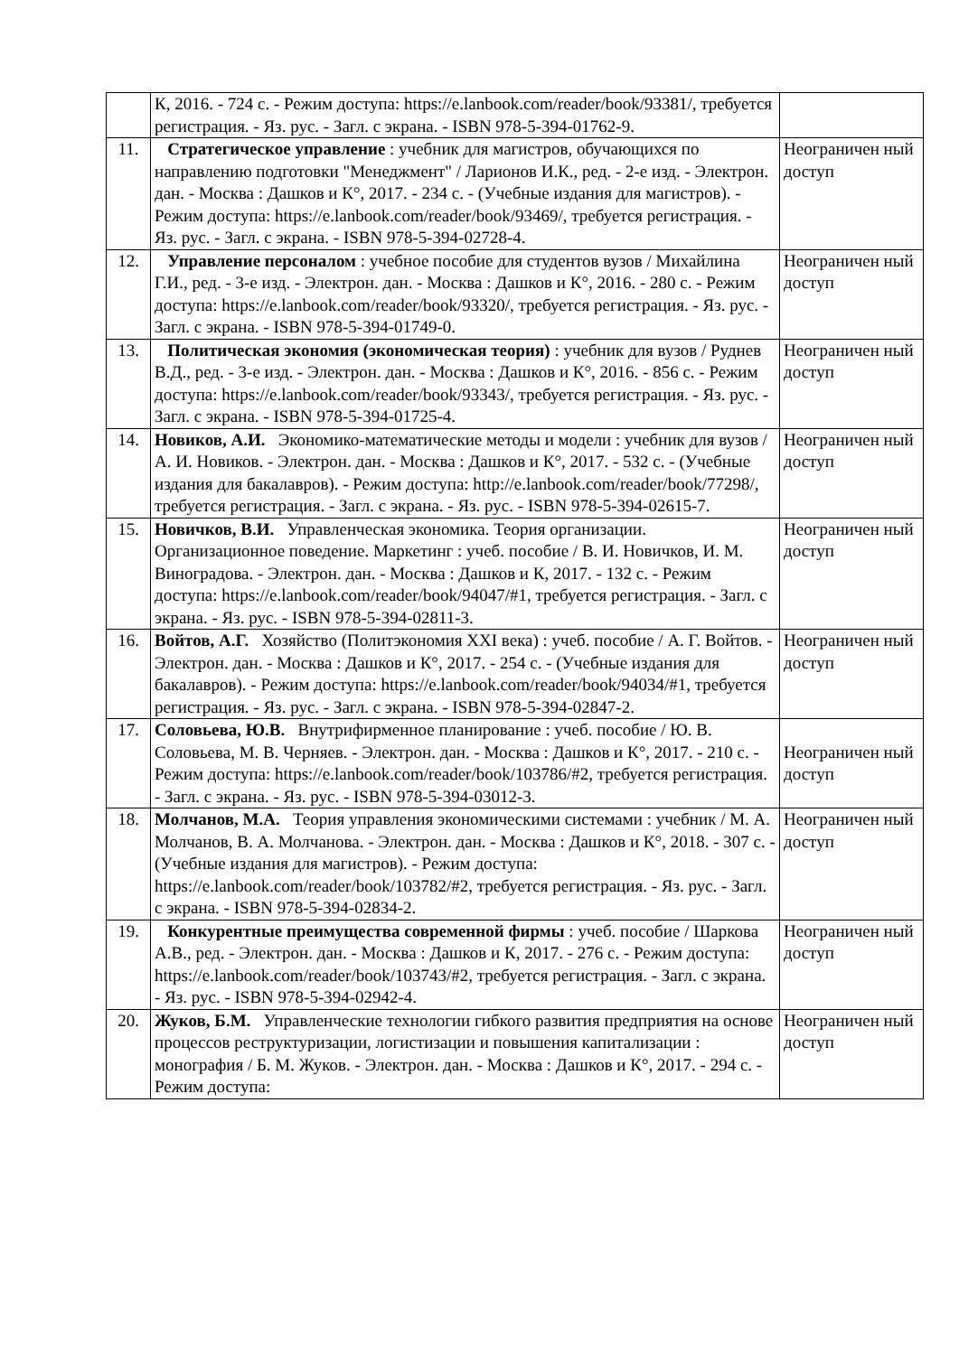| | К, 2016. - 724 с. - Режим доступа: https://e.lanbook.com/reader/book/93381/, требуется регистрация. - Яз. рус. - Загл. с экрана. - ISBN 978-5-394-01762-9. | |
| 11. | Стратегическое управление : учебник для магистров, обучающихся по направлению подготовки "Менеджмент" / Ларионов И.К., ред. - 2-е изд. - Электрон. дан. - Москва : Дашков и К°, 2017. - 234 с. - (Учебные издания для магистров). - Режим доступа: https://e.lanbook.com/reader/book/93469/, требуется регистрация. - Яз. рус. - Загл. с экрана. - ISBN 978-5-394-02728-4. | Неограничен ный доступ |
| 12. | Управление персоналом : учебное пособие для студентов вузов / Михайлина Г.И., ред. - 3-е изд. - Электрон. дан. - Москва : Дашков и К°, 2016. - 280 с. - Режим доступа: https://e.lanbook.com/reader/book/93320/, требуется регистрация. - Яз. рус. - Загл. с экрана. - ISBN 978-5-394-01749-0. | Неограничен ный доступ |
| 13. | Политическая экономия (экономическая теория) : учебник для вузов / Руднев В.Д., ред. - 3-е изд. - Электрон. дан. - Москва : Дашков и К°, 2016. - 856 с. - Режим доступа: https://e.lanbook.com/reader/book/93343/, требуется регистрация. - Яз. рус. - Загл. с экрана. - ISBN 978-5-394-01725-4. | Неограничен ный доступ |
| 14. | Новиков, А.И. Экономико-математические методы и модели : учебник для вузов / А. И. Новиков. - Электрон. дан. - Москва : Дашков и К°, 2017. - 532 с. - (Учебные издания для бакалавров). - Режим доступа: http://e.lanbook.com/reader/book/77298/, требуется регистрация. - Загл. с экрана. - Яз. рус. - ISBN 978-5-394-02615-7. | Неограничен ный доступ |
| 15. | Новичков, В.И. Управленческая экономика. Теория организации. Организационное поведение. Маркетинг : учеб. пособие / В. И. Новичков, И. М. Виноградова. - Электрон. дан. - Москва : Дашков и К, 2017. - 132 с. - Режим доступа: https://e.lanbook.com/reader/book/94047/#1, требуется регистрация. - Загл. с экрана. - Яз. рус. - ISBN 978-5-394-02811-3. | Неограничен ный доступ |
| 16. | Войтов, А.Г. Хозяйство (Политэкономия XXI века) : учеб. пособие / А. Г. Войтов. - Электрон. дан. - Москва : Дашков и К°, 2017. - 254 с. - (Учебные издания для бакалавров). - Режим доступа: https://e.lanbook.com/reader/book/94034/#1, требуется регистрация. - Яз. рус. - Загл. с экрана. - ISBN 978-5-394-02847-2. | Неограничен ный доступ |
| 17. | Соловьева, Ю.В. Внутрифирменное планирование : учеб. пособие / Ю. В. Соловьева, М. В. Черняев. - Электрон. дан. - Москва : Дашков и К°, 2017. - 210 с. - Режим доступа: https://e.lanbook.com/reader/book/103786/#2, требуется регистрация. - Загл. с экрана. - Яз. рус. - ISBN 978-5-394-03012-3. | Неограничен ный доступ |
| 18. | Молчанов, М.А. Теория управления экономическими системами : учебник / М. А. Молчанов, В. А. Молчанова. - Электрон. дан. - Москва : Дашков и К°, 2018. - 307 с. - (Учебные издания для магистров). - Режим доступа: https://e.lanbook.com/reader/book/103782/#2, требуется регистрация. - Яз. рус. - Загл. с экрана. - ISBN 978-5-394-02834-2. | Неограничен ный доступ |
| 19. | Конкурентные преимущества современной фирмы : учеб. пособие / Шаркова А.В., ред. - Электрон. дан. - Москва : Дашков и К, 2017. - 276 с. - Режим доступа: https://e.lanbook.com/reader/book/103743/#2, требуется регистрация. - Загл. с экрана. - Яз. рус. - ISBN 978-5-394-02942-4. | Неограничен ный доступ |
| 20. | Жуков, Б.М. Управленческие технологии гибкого развития предприятия на основе процессов реструктуризации, логистизации и повышения капитализации : монография / Б. М. Жуков. - Электрон. дан. - Москва : Дашков и К°, 2017. - 294 с. - Режим доступа: | Неограничен ный доступ |